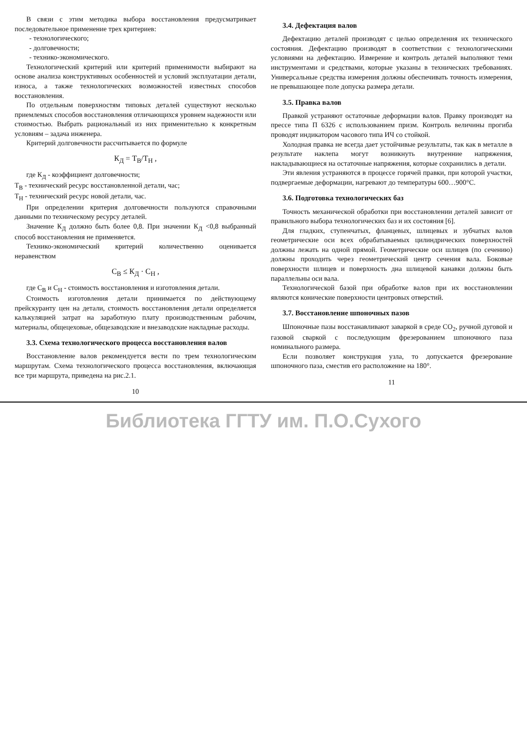В связи с этим методика выбора восстановления предусматривает последовательное применение трех критериев:
- технологического;
- долговечности;
- технико-экономического.
Технологический критерий или критерий применимости выбирают на основе анализа конструктивных особенностей и условий эксплуатации детали, износа, а также технологических возможностей известных способов восстановления.
По отдельным поверхностям типовых деталей существуют несколько приемлемых способов восстановления отличающихся уровнем надежности или стоимостью. Выбрать рациональный из них применительно к конкретным условиям – задача инженера.
Критерий долговечности рассчитывается по формуле
К<sub>Д</sub> = Т<sub>В</sub>/Т<sub>Н</sub> ,
где К<sub>Д</sub> - коэффициент долговечности;
Т<sub>В</sub> - технический ресурс восстановленной детали, час;
Т<sub>Н</sub> - технический ресурс новой детали, час.
При определении критерия долговечности пользуются справочными данными по техническому ресурсу деталей.
Значение К<sub>Д</sub> должно быть более 0,8. При значении К<sub>Д</sub> <0,8 выбранный способ восстановления не применяется.
Технико-экономический критерий количественно оценивается неравенством
С<sub>В</sub> ≤ К<sub>Д</sub> · С<sub>Н</sub> ,
где С<sub>В</sub> и С<sub>Н</sub> - стоимость восстановления и изготовления детали.
Стоимость изготовления детали принимается по действующему прейскуранту цен на детали, стоимость восстановления детали определяется калькуляцией затрат на заработную плату производственным рабочим, материалы, общецеховые, общезаводские и внезаводские накладные расходы.
3.3. Схема технологического процесса восстановления валов
Восстановление валов рекомендуется вести по трем технологическим маршрутам. Схема технологического процесса восстановления, включающая все три маршрута, приведена на рис.2.1.
10
3.4. Дефектация валов
Дефектацию деталей производят с целью определения их технического состояния. Дефектацию производят в соответствии с технологическими условиями на дефектацию. Измерение и контроль деталей выполняют теми инструментами и средствами, которые указаны в технических требованиях. Универсальные средства измерения должны обеспечивать точность измерения, не превышающее поле допуска размера детали.
3.5. Правка валов
Правкой устраняют остаточные деформации валов. Правку производят на прессе типа П 6326 с использованием призм. Контроль величины прогиба проводят индикатором часового типа ИЧ со стойкой.
Холодная правка не всегда дает устойчивые результаты, так как в металле в результате наклепа могут возникнуть внутренние напряжения, накладывающиеся на остаточные напряжения, которые сохранились в детали.
Эти явления устраняются в процессе горячей правки, при которой участки, подвергаемые деформации, нагревают до температуры 600…900°С.
3.6. Подготовка технологических баз
Точность механической обработки при восстановлении деталей зависит от правильного выбора технологических баз и их состояния [6].
Для гладких, ступенчатых, фланцевых, шлицевых и зубчатых валов геометрические оси всех обрабатываемых цилиндрических поверхностей должны лежать на одной прямой. Геометрические оси шлицев (по сечению) должны проходить через геометрический центр сечения вала. Боковые поверхности шлицев и поверхность дна шлицевой канавки должны быть параллельны оси вала.
Технологической базой при обработке валов при их восстановлении являются конические поверхности центровых отверстий.
3.7. Восстановление шпоночных пазов
Шпоночные пазы восстанавливают заваркой в среде СО<sub>2</sub>, ручной дуговой и газовой сваркой с последующим фрезерованием шпоночного паза номинального размера.
Если позволяет конструкция узла, то допускается фрезерование шпоночного паза, сместив его расположение на 180°.
11
Библиотека ГГТУ им. П.О.Сухого